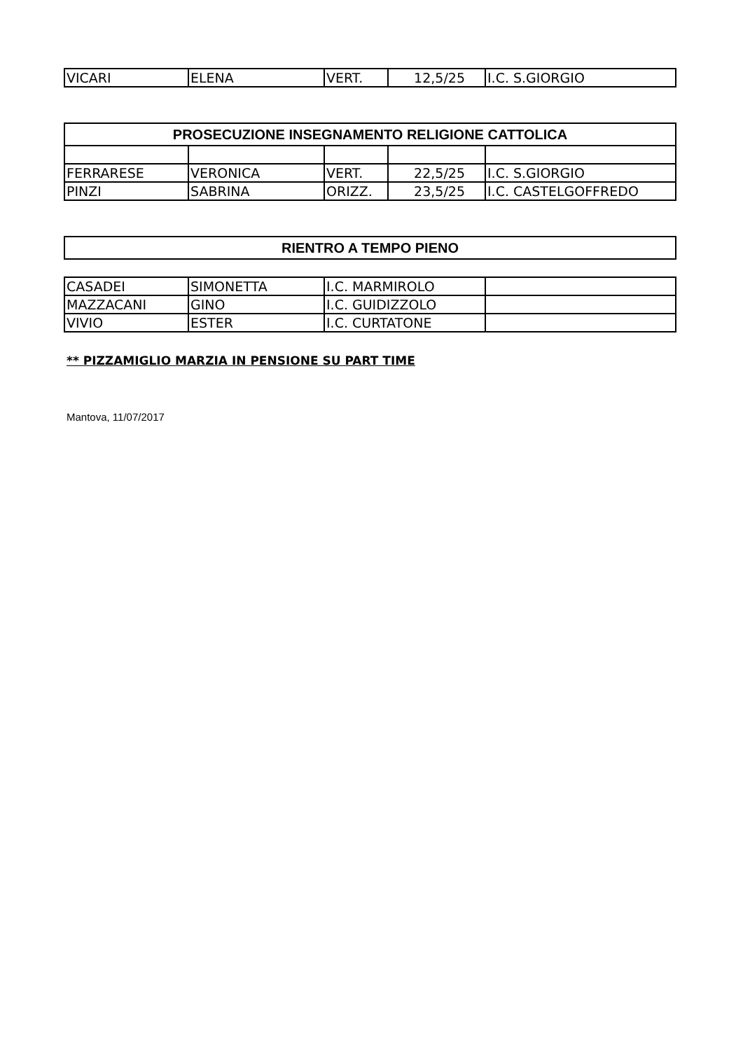| VICARI | ELENA | VERT. | 12,5/25 | I.C. S.GIORGIO |
| PROSECUZIONE INSEGNAMENTO RELIGIONE CATTOLICA | | | | |
| --- | --- | --- | --- | --- |
| FERRARESE | VERONICA | VERT. | 22,5/25 | I.C. S.GIORGIO |
| PINZI | SABRINA | ORIZZ. | 23,5/25 | I.C. CASTELGOFFREDO |
| RIENTRO A TEMPO PIENO |
| --- |
| CASADEI | SIMONETTA | I.C. MARMIROLO | |
| MAZZACANI | GINO | I.C. GUIDIZZOLO | |
| VIVIO | ESTER | I.C. CURTATONE | |
** PIZZAMIGLIO MARZIA IN PENSIONE SU PART TIME
Mantova, 11/07/2017